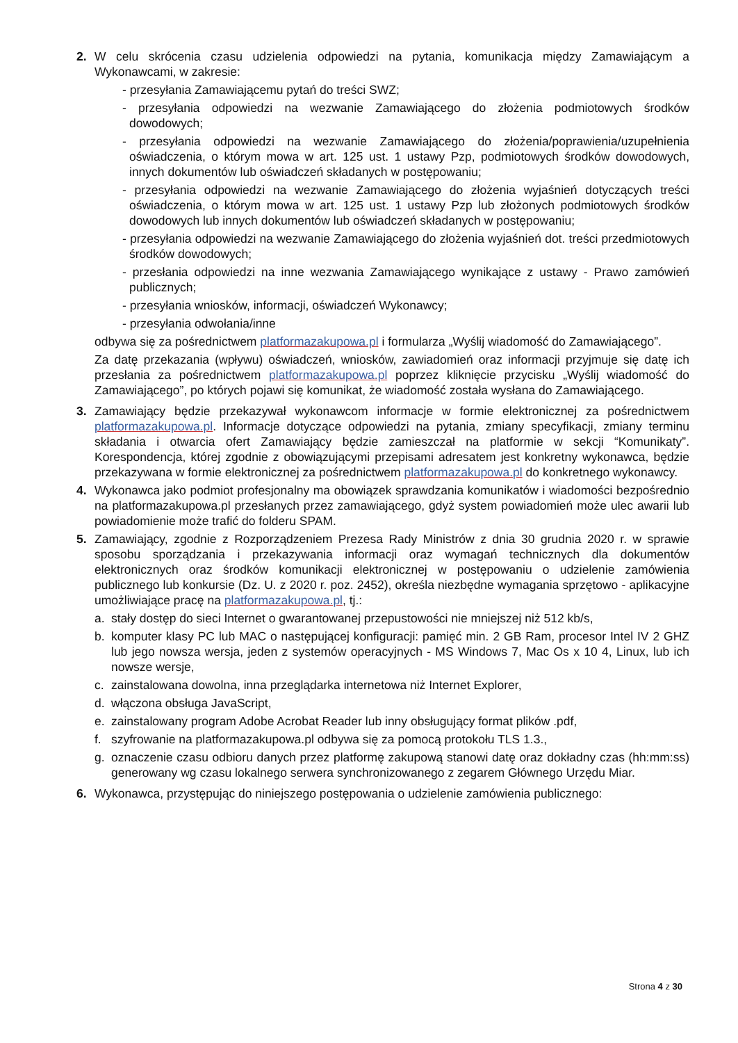2. W celu skrócenia czasu udzielenia odpowiedzi na pytania, komunikacja między Zamawiającym a Wykonawcami, w zakresie:
- przesyłania Zamawiającemu pytań do treści SWZ;
- przesyłania odpowiedzi na wezwanie Zamawiającego do złożenia podmiotowych środków dowodowych;
- przesyłania odpowiedzi na wezwanie Zamawiającego do złożenia/poprawienia/uzupełnienia oświadczenia, o którym mowa w art. 125 ust. 1 ustawy Pzp, podmiotowych środków dowodowych, innych dokumentów lub oświadczeń składanych w postępowaniu;
- przesyłania odpowiedzi na wezwanie Zamawiającego do złożenia wyjaśnień dotyczących treści oświadczenia, o którym mowa w art. 125 ust. 1 ustawy Pzp lub złożonych podmiotowych środków dowodowych lub innych dokumentów lub oświadczeń składanych w postępowaniu;
- przesyłania odpowiedzi na wezwanie Zamawiającego do złożenia wyjaśnień dot. treści przedmiotowych środków dowodowych;
- przesłania odpowiedzi na inne wezwania Zamawiającego wynikające z ustawy - Prawo zamówień publicznych;
- przesyłania wniosków, informacji, oświadczeń Wykonawcy;
- przesyłania odwołania/inne
odbywa się za pośrednictwem platformazakupowa.pl i formularza „Wyślij wiadomość do Zamawiającego”.
Za datę przekazania (wpływu) oświadczeń, wniosków, zawiadomień oraz informacji przyjmuje się datę ich przesłania za pośrednictwem platformazakupowa.pl poprzez kliknięcie przycisku „Wyślij wiadomość do Zamawiającego”, po których pojawi się komunikat, że wiadomość została wysłana do Zamawiającego.
3. Zamawiający będzie przekazywał wykonawcom informacje w formie elektronicznej za pośrednictwem platformazakupowa.pl. Informacje dotyczące odpowiedzi na pytania, zmiany specyfikacji, zmiany terminu składania i otwarcia ofert Zamawiający będzie zamieszczał na platformie w sekcji “Komunikaty”. Korespondencja, której zgodnie z obowiązującymi przepisami adresatem jest konkretny wykonawca, będzie przekazywana w formie elektronicznej za pośrednictwem platformazakupowa.pl do konkretnego wykonawcy.
4. Wykonawca jako podmiot profesjonalny ma obowiązek sprawdzania komunikatów i wiadomości bezpośrednio na platformazakupowa.pl przesłanych przez zamawiającego, gdyż system powiadomień może ulec awarii lub powiadomienie może trafić do folderu SPAM.
5. Zamawiający, zgodnie z Rozporządzeniem Prezesa Rady Ministrów z dnia 30 grudnia 2020 r. w sprawie sposobu sporządzania i przekazywania informacji oraz wymagań technicznych dla dokumentów elektronicznych oraz środków komunikacji elektronicznej w postępowaniu o udzielenie zamówienia publicznego lub konkursie (Dz. U. z 2020 r. poz. 2452), określa niezbędne wymagania sprzętowo - aplikacyjne umożliwiające pracę na platformazakupowa.pl, tj.:
a. stały dostęp do sieci Internet o gwarantowanej przepustowości nie mniejszej niż 512 kb/s,
b. komputer klasy PC lub MAC o następującej konfiguracji: pamięć min. 2 GB Ram, procesor Intel IV 2 GHZ lub jego nowsza wersja, jeden z systemów operacyjnych - MS Windows 7, Mac Os x 10 4, Linux, lub ich nowsze wersje,
c. zainstalowana dowolna, inna przeglądarka internetowa niż Internet Explorer,
d. włączona obsługa JavaScript,
e. zainstalowany program Adobe Acrobat Reader lub inny obsługujący format plików .pdf,
f. szyfrowanie na platformazakupowa.pl odbywa się za pomocą protokołu TLS 1.3.,
g. oznaczenie czasu odbioru danych przez platformę zakupową stanowi datę oraz dokładny czas (hh:mm:ss) generowany wg czasu lokalnego serwera synchronizowanego z zegarem Głównego Urzędu Miar.
6. Wykonawca, przystępując do niniejszego postępowania o udzielenie zamówienia publicznego:
Strona 4 z 30